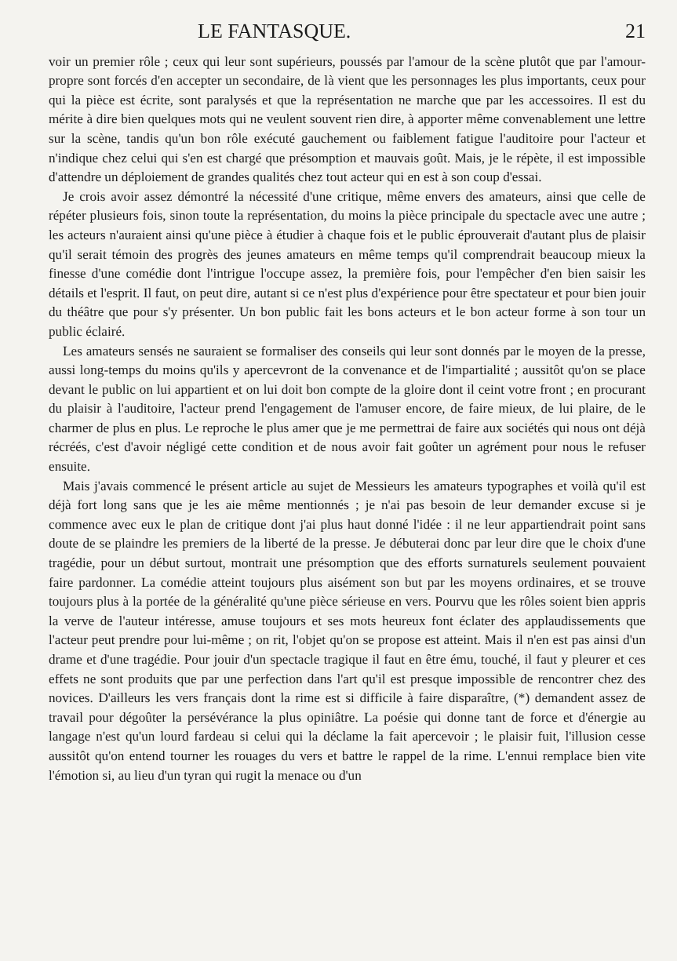LE FANTASQUE. 21
voir un premier rôle ; ceux qui leur sont supérieurs, poussés par l'amour de la scène plutôt que par l'amour-propre sont forcés d'en accepter un secondaire, de là vient que les personnages les plus importants, ceux pour qui la pièce est écrite, sont paralysés et que la représentation ne marche que par les accessoires. Il est du mérite à dire bien quelques mots qui ne veulent souvent rien dire, à apporter même convenablement une lettre sur la scène, tandis qu'un bon rôle exécuté gauchement ou faiblement fatigue l'auditoire pour l'acteur et n'indique chez celui qui s'en est chargé que présomption et mauvais goût. Mais, je le répète, il est impossible d'attendre un déploiement de grandes qualités chez tout acteur qui en est à son coup d'essai.
Je crois avoir assez démontré la nécessité d'une critique, même envers des amateurs, ainsi que celle de répéter plusieurs fois, sinon toute la représentation, du moins la pièce principale du spectacle avec une autre ; les acteurs n'auraient ainsi qu'une pièce à étudier à chaque fois et le public éprouverait d'autant plus de plaisir qu'il serait témoin des progrès des jeunes amateurs en même temps qu'il comprendrait beaucoup mieux la finesse d'une comédie dont l'intrigue l'occupe assez, la première fois, pour l'empêcher d'en bien saisir les détails et l'esprit. Il faut, on peut dire, autant si ce n'est plus d'expérience pour être spectateur et pour bien jouir du théâtre que pour s'y présenter. Un bon public fait les bons acteurs et le bon acteur forme à son tour un public éclairé.
Les amateurs sensés ne sauraient se formaliser des conseils qui leur sont donnés par le moyen de la presse, aussi long-temps du moins qu'ils y apercevront de la convenance et de l'impartialité ; aussitôt qu'on se place devant le public on lui appartient et on lui doit bon compte de la gloire dont il ceint votre front ; en procurant du plaisir à l'auditoire, l'acteur prend l'engagement de l'amuser encore, de faire mieux, de lui plaire, de le charmer de plus en plus. Le reproche le plus amer que je me permettrai de faire aux sociétés qui nous ont déjà récréés, c'est d'avoir négligé cette condition et de nous avoir fait goûter un agrément pour nous le refuser ensuite.
Mais j'avais commencé le présent article au sujet de Messieurs les amateurs typographes et voilà qu'il est déjà fort long sans que je les aie même mentionnés ; je n'ai pas besoin de leur demander excuse si je commence avec eux le plan de critique dont j'ai plus haut donné l'idée : il ne leur appartiendrait point sans doute de se plaindre les premiers de la liberté de la presse. Je débuterai donc par leur dire que le choix d'une tragédie, pour un début surtout, montrait une présomption que des efforts surnaturels seulement pouvaient faire pardonner. La comédie atteint toujours plus aisément son but par les moyens ordinaires, et se trouve toujours plus à la portée de la généralité qu'une pièce sérieuse en vers. Pourvu que les rôles soient bien appris la verve de l'auteur intéresse, amuse toujours et ses mots heureux font éclater des applaudissements que l'acteur peut prendre pour lui-même ; on rit, l'objet qu'on se propose est atteint. Mais il n'en est pas ainsi d'un drame et d'une tragédie. Pour jouir d'un spectacle tragique il faut en être ému, touché, il faut y pleurer et ces effets ne sont produits que par une perfection dans l'art qu'il est presque impossible de rencontrer chez des novices. D'ailleurs les vers français dont la rime est si difficile à faire disparaître, (*) demandent assez de travail pour dégoûter la persévérance la plus opiniâtre. La poésie qui donne tant de force et d'énergie au langage n'est qu'un lourd fardeau si celui qui la déclame la fait apercevoir ; le plaisir fuit, l'illusion cesse aussitôt qu'on entend tourner les rouages du vers et battre le rappel de la rime. L'ennui remplace bien vite l'émotion si, au lieu d'un tyran qui rugit la menace ou d'un